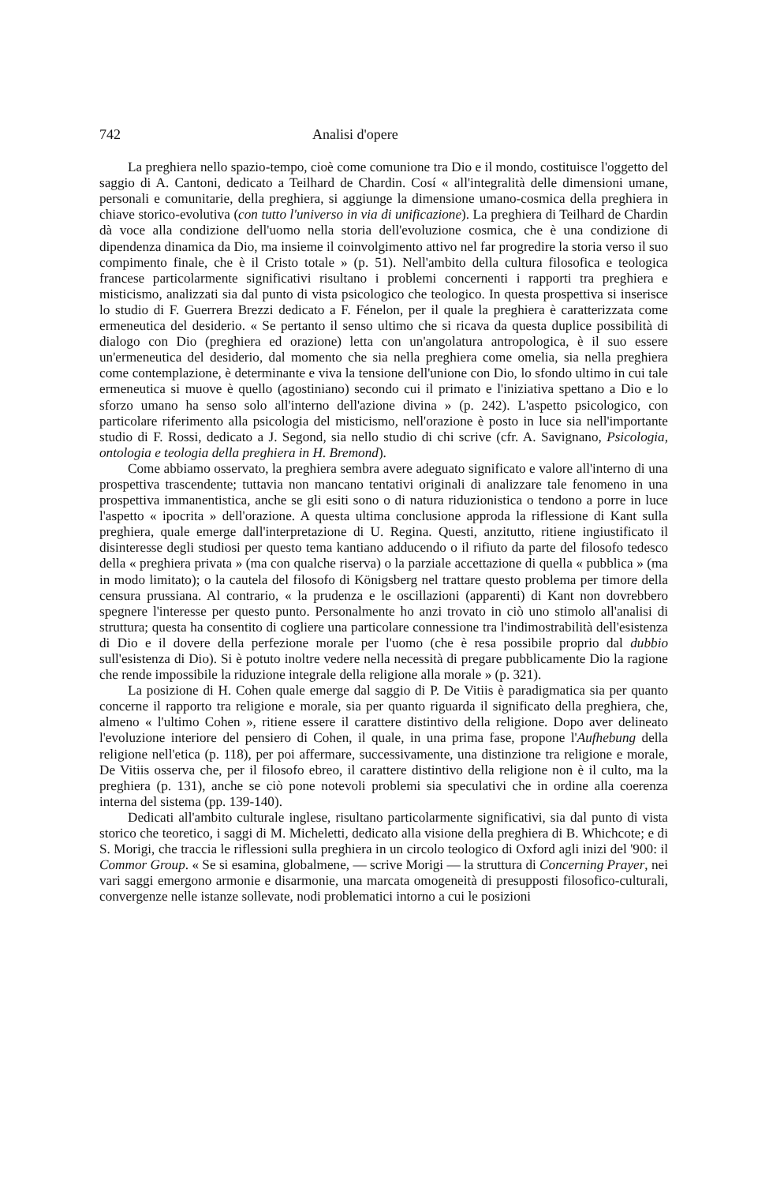742 Analisi d'opere
La preghiera nello spazio-tempo, cioè come comunione tra Dio e il mondo, costituisce l'oggetto del saggio di A. Cantoni, dedicato a Teilhard de Chardin. Cosí « all'integralità delle dimensioni umane, personali e comunitarie, della preghiera, si aggiunge la dimensione umano-cosmica della preghiera in chiave storico-evolutiva (con tutto l'universo in via di unificazione). La preghiera di Teilhard de Chardin dà voce alla condizione dell'uomo nella storia dell'evoluzione cosmica, che è una condizione di dipendenza dinamica da Dio, ma insieme il coinvolgimento attivo nel far progredire la storia verso il suo compimento finale, che è il Cristo totale » (p. 51). Nell'ambito della cultura filosofica e teologica francese particolarmente significativi risultano i problemi concernenti i rapporti tra preghiera e misticismo, analizzati sia dal punto di vista psicologico che teologico. In questa prospettiva si inserisce lo studio di F. Guerrera Brezzi dedicato a F. Fénelon, per il quale la preghiera è caratterizzata come ermeneutica del desiderio. « Se pertanto il senso ultimo che si ricava da questa duplice possibilità di dialogo con Dio (preghiera ed orazione) letta con un'angolatura antropologica, è il suo essere un'ermeneutica del desiderio, dal momento che sia nella preghiera come omelia, sia nella preghiera come contemplazione, è determinante e viva la tensione dell'unione con Dio, lo sfondo ultimo in cui tale ermeneutica si muove è quello (agostiniano) secondo cui il primato e l'iniziativa spettano a Dio e lo sforzo umano ha senso solo all'interno dell'azione divina » (p. 242). L'aspetto psicologico, con particolare riferimento alla psicologia del misticismo, nell'orazione è posto in luce sia nell'importante studio di F. Rossi, dedicato a J. Segond, sia nello studio di chi scrive (cfr. A. Savignano, Psicologia, ontologia e teologia della preghiera in H. Bremond).
Come abbiamo osservato, la preghiera sembra avere adeguato significato e valore all'interno di una prospettiva trascendente; tuttavia non mancano tentativi originali di analizzare tale fenomeno in una prospettiva immanentistica, anche se gli esiti sono o di natura riduzionistica o tendono a porre in luce l'aspetto « ipocrita » dell'orazione. A questa ultima conclusione approda la riflessione di Kant sulla preghiera, quale emerge dall'interpretazione di U. Regina. Questi, anzitutto, ritiene ingiustificato il disinteresse degli studiosi per questo tema kantiano adducendo o il rifiuto da parte del filosofo tedesco della « preghiera privata » (ma con qualche riserva) o la parziale accettazione di quella « pubblica » (ma in modo limitato); o la cautela del filosofo di Königsberg nel trattare questo problema per timore della censura prussiana. Al contrario, « la prudenza e le oscillazioni (apparenti) di Kant non dovrebbero spegnere l'interesse per questo punto. Personalmente ho anzi trovato in ciò uno stimolo all'analisi di struttura; questa ha consentito di cogliere una particolare connessione tra l'indimostrabilità dell'esistenza di Dio e il dovere della perfezione morale per l'uomo (che è resa possibile proprio dal dubbio sull'esistenza di Dio). Si è potuto inoltre vedere nella necessità di pregare pubblicamente Dio la ragione che rende impossibile la riduzione integrale della religione alla morale » (p. 321).
La posizione di H. Cohen quale emerge dal saggio di P. De Vitiis è paradigmatica sia per quanto concerne il rapporto tra religione e morale, sia per quanto riguarda il significato della preghiera, che, almeno « l'ultimo Cohen », ritiene essere il carattere distintivo della religione. Dopo aver delineato l'evoluzione interiore del pensiero di Cohen, il quale, in una prima fase, propone l'Aufhebung della religione nell'etica (p. 118), per poi affermare, successivamente, una distinzione tra religione e morale, De Vitiis osserva che, per il filosofo ebreo, il carattere distintivo della religione non è il culto, ma la preghiera (p. 131), anche se ciò pone notevoli problemi sia speculativi che in ordine alla coerenza interna del sistema (pp. 139-140).
Dedicati all'ambito culturale inglese, risultano particolarmente significativi, sia dal punto di vista storico che teoretico, i saggi di M. Micheletti, dedicato alla visione della preghiera di B. Whichcote; e di S. Morigi, che traccia le riflessioni sulla preghiera in un circolo teologico di Oxford agli inizi del '900: il Commor Group. « Se si esamina, globalmene, — scrive Morigi — la struttura di Concerning Prayer, nei vari saggi emergono armonie e disarmonie, una marcata omogeneità di presupposti filosofico-culturali, convergenze nelle istanze sollevate, nodi problematici intorno a cui le posizioni